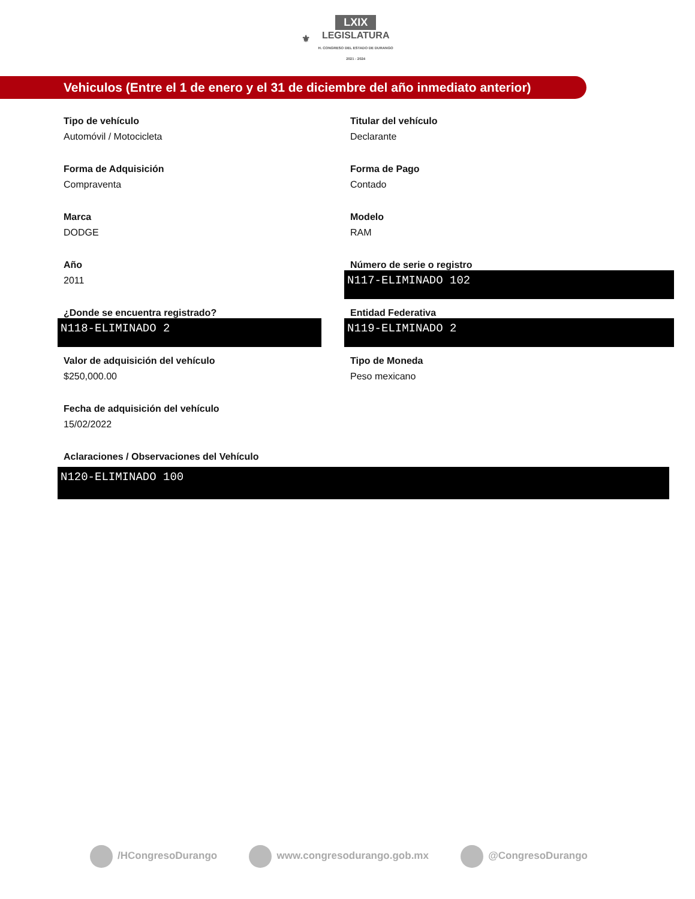⚜ LXIX
LEGISLATURA
H. CONGRESO DEL ESTADO DE DURANGO
2021 - 2024
Vehiculos (Entre el 1 de enero y el 31 de diciembre del año inmediato anterior)
Tipo de vehículo
Automóvil / Motocicleta
Titular del vehículo
Declarante
Forma de Adquisición
Compraventa
Forma de Pago
Contado
Marca
DODGE
Modelo
RAM
Año
2011
Número de serie o registro
N117-ELIMINADO 102
¿Donde se encuentra registrado?
N118-ELIMINADO 2
Entidad Federativa
N119-ELIMINADO 2
Valor de adquisición del vehículo
$250,000.00
Tipo de Moneda
Peso mexicano
Fecha de adquisición del vehículo
15/02/2022
Aclaraciones / Observaciones del Vehículo
N120-ELIMINADO 100
/HCongresoDurango www.congresodurango.gob.mx @CongresoDurango